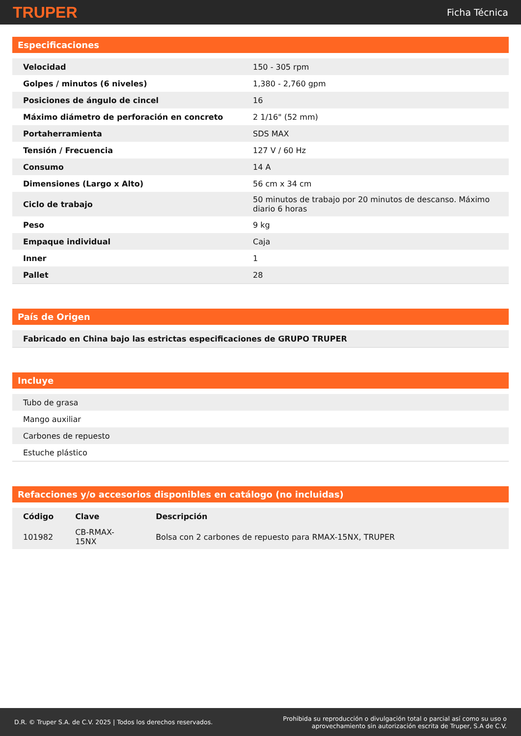TRUPER Ficha Técnica
Especificaciones
| Velocidad | 150 - 305 rpm |
| Golpes / minutos (6 niveles) | 1,380 - 2,760 gpm |
| Posiciones de ángulo de cincel | 16 |
| Máximo diámetro de perforación en concreto | 2 1/16" (52 mm) |
| Portaherramienta | SDS MAX |
| Tensión / Frecuencia | 127 V / 60 Hz |
| Consumo | 14 A |
| Dimensiones (Largo x Alto) | 56 cm x 34 cm |
| Ciclo de trabajo | 50 minutos de trabajo por 20 minutos de descanso. Máximo diario 6 horas |
| Peso | 9 kg |
| Empaque individual | Caja |
| Inner | 1 |
| Pallet | 28 |
País de Origen
| Fabricado en China bajo las estrictas especificaciones de GRUPO TRUPER |
Incluye
| Tubo de grasa |
| Mango auxiliar |
| Carbones de repuesto |
| Estuche plástico |
Refacciones y/o accesorios disponibles en catálogo (no incluidas)
| Código | Clave | Descripción |
| --- | --- | --- |
| 101982 | CB-RMAX-15NX | Bolsa con 2 carbones de repuesto para RMAX-15NX, TRUPER |
D.R. © Truper S.A. de C.V. 2025 | Todos los derechos reservados. Prohibida su reproducción o divulgación total o parcial así como su uso o
aprovechamiento sin autorización escrita de Truper, S.A de C.V.